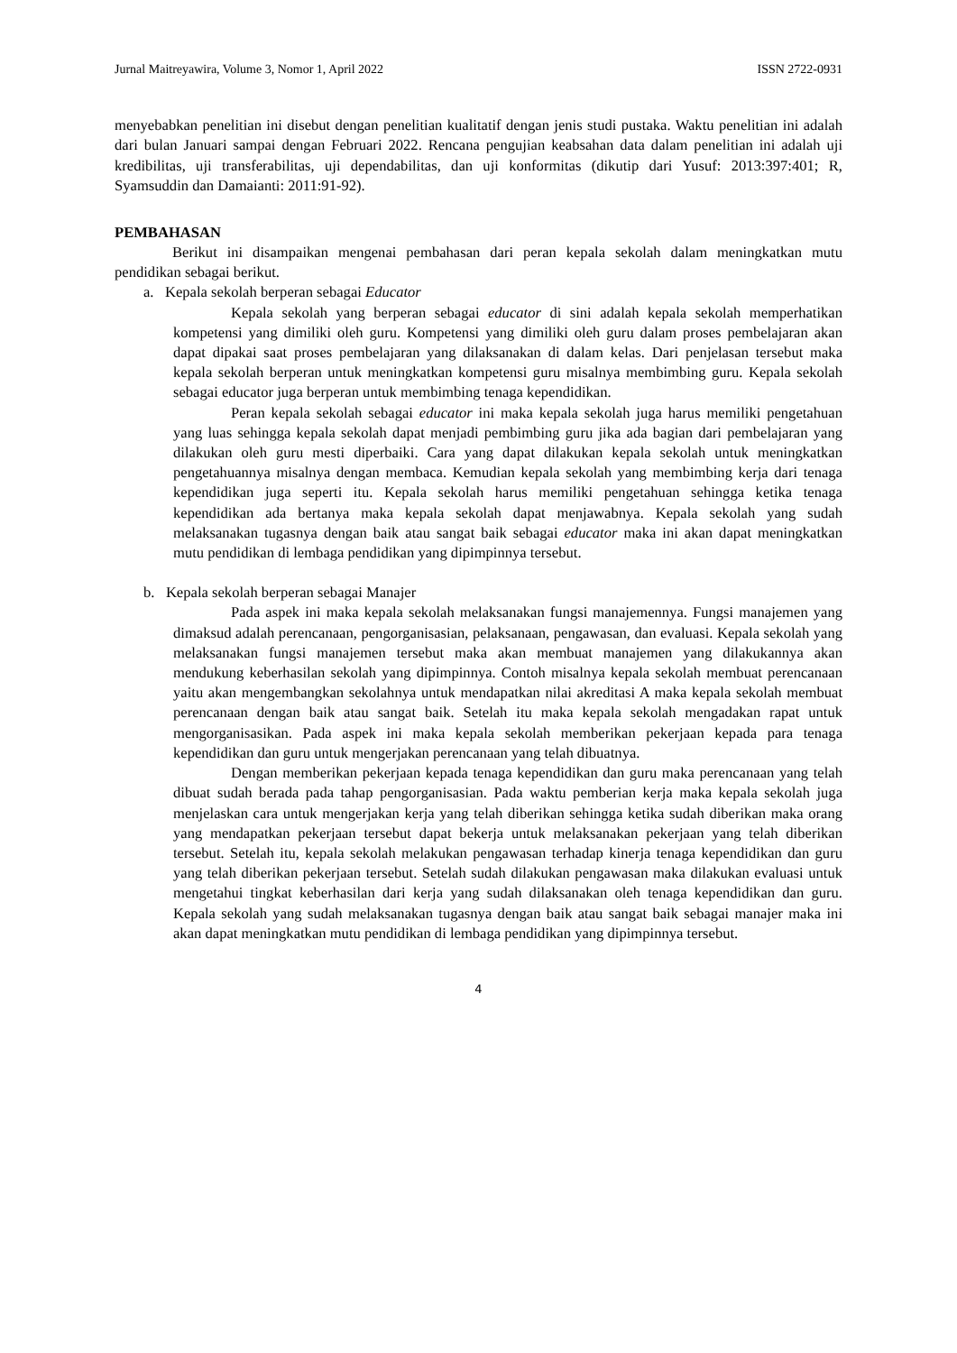Jurnal Maitreyawira, Volume 3, Nomor 1, April 2022 ISSN 2722-0931
menyebabkan penelitian ini disebut dengan penelitian kualitatif dengan jenis studi pustaka. Waktu penelitian ini adalah dari bulan Januari sampai dengan Februari 2022. Rencana pengujian keabsahan data dalam penelitian ini adalah uji kredibilitas, uji transferabilitas, uji dependabilitas, dan uji konformitas (dikutip dari Yusuf: 2013:397:401; R, Syamsuddin dan Damaianti: 2011:91-92).
PEMBAHASAN
Berikut ini disampaikan mengenai pembahasan dari peran kepala sekolah dalam meningkatkan mutu pendidikan sebagai berikut.
a. Kepala sekolah berperan sebagai Educator
Kepala sekolah yang berperan sebagai educator di sini adalah kepala sekolah memperhatikan kompetensi yang dimiliki oleh guru. Kompetensi yang dimiliki oleh guru dalam proses pembelajaran akan dapat dipakai saat proses pembelajaran yang dilaksanakan di dalam kelas. Dari penjelasan tersebut maka kepala sekolah berperan untuk meningkatkan kompetensi guru misalnya membimbing guru. Kepala sekolah sebagai educator juga berperan untuk membimbing tenaga kependidikan.
Peran kepala sekolah sebagai educator ini maka kepala sekolah juga harus memiliki pengetahuan yang luas sehingga kepala sekolah dapat menjadi pembimbing guru jika ada bagian dari pembelajaran yang dilakukan oleh guru mesti diperbaiki. Cara yang dapat dilakukan kepala sekolah untuk meningkatkan pengetahuannya misalnya dengan membaca. Kemudian kepala sekolah yang membimbing kerja dari tenaga kependidikan juga seperti itu. Kepala sekolah harus memiliki pengetahuan sehingga ketika tenaga kependidikan ada bertanya maka kepala sekolah dapat menjawabnya. Kepala sekolah yang sudah melaksanakan tugasnya dengan baik atau sangat baik sebagai educator maka ini akan dapat meningkatkan mutu pendidikan di lembaga pendidikan yang dipimpinnya tersebut.
b. Kepala sekolah berperan sebagai Manajer
Pada aspek ini maka kepala sekolah melaksanakan fungsi manajemennya. Fungsi manajemen yang dimaksud adalah perencanaan, pengorganisasian, pelaksanaan, pengawasan, dan evaluasi. Kepala sekolah yang melaksanakan fungsi manajemen tersebut maka akan membuat manajemen yang dilakukannya akan mendukung keberhasilan sekolah yang dipimpinnya. Contoh misalnya kepala sekolah membuat perencanaan yaitu akan mengembangkan sekolahnya untuk mendapatkan nilai akreditasi A maka kepala sekolah membuat perencanaan dengan baik atau sangat baik. Setelah itu maka kepala sekolah mengadakan rapat untuk mengorganisasikan. Pada aspek ini maka kepala sekolah memberikan pekerjaan kepada para tenaga kependidikan dan guru untuk mengerjakan perencanaan yang telah dibuatnya.
Dengan memberikan pekerjaan kepada tenaga kependidikan dan guru maka perencanaan yang telah dibuat sudah berada pada tahap pengorganisasian. Pada waktu pemberian kerja maka kepala sekolah juga menjelaskan cara untuk mengerjakan kerja yang telah diberikan sehingga ketika sudah diberikan maka orang yang mendapatkan pekerjaan tersebut dapat bekerja untuk melaksanakan pekerjaan yang telah diberikan tersebut. Setelah itu, kepala sekolah melakukan pengawasan terhadap kinerja tenaga kependidikan dan guru yang telah diberikan pekerjaan tersebut. Setelah sudah dilakukan pengawasan maka dilakukan evaluasi untuk mengetahui tingkat keberhasilan dari kerja yang sudah dilaksanakan oleh tenaga kependidikan dan guru. Kepala sekolah yang sudah melaksanakan tugasnya dengan baik atau sangat baik sebagai manajer maka ini akan dapat meningkatkan mutu pendidikan di lembaga pendidikan yang dipimpinnya tersebut.
4